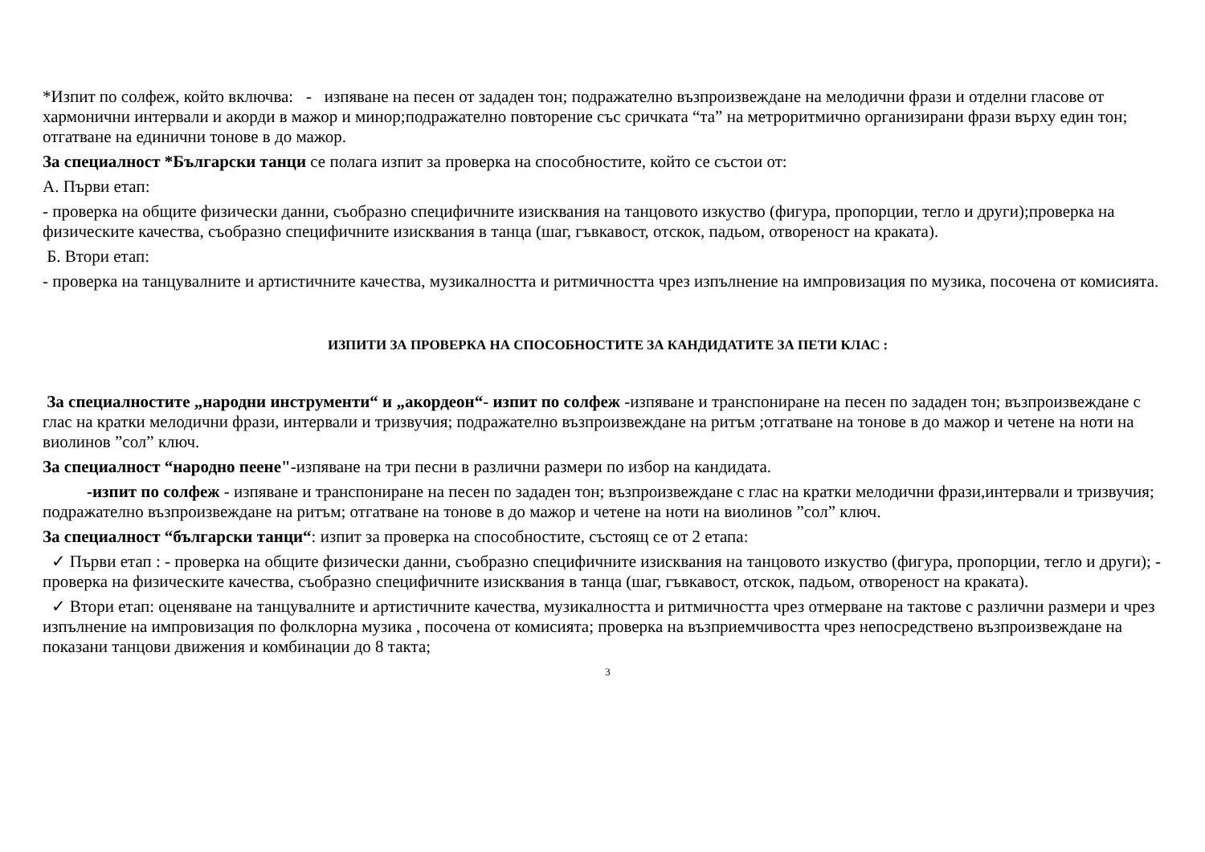*Изпит по солфеж, който включва: - изпяване на песен от зададен тон; подражателно възпроизвеждане на мелодични фрази и отделни гласове от хармонични интервали и акорди в мажор и минор;подражателно повторение със сричката “та” на метроритмично организирани фрази върху един тон; отгатване на единични тонове в до мажор.
За специалност *Български танци се полага изпит за проверка на способностите, който се състои от:
А. Първи етап:
- проверка на общите физически данни, съобразно специфичните изисквания на танцовото изкуство (фигура, пропорции, тегло и други);проверка на физическите качества, съобразно специфичните изисквания в танца (шаг, гъвкавост, отскок, падьом, отвореност на краката).
Б. Втори етап:
- проверка на танцувалните и артистичните качества, музикалността и ритмичността чрез изпълнение на импровизация по музика, посочена от комисията.
ИЗПИТИ ЗА ПРОВЕРКА НА СПОСОБНОСТИТЕ ЗА КАНДИДАТИТЕ ЗА ПЕТИ КЛАС :
За специалностите „народни инструменти“ и „акордеон“- изпит по солфеж -изпяване и транспониране на песен по зададен тон; възпроизвеждане с глас на кратки мелодични фрази, интервали и тризвучия; подражателно възпроизвеждане на ритъм ;отгатване на тонове в до мажор и четене на ноти на виолинов ”сол” ключ.
За специалност “народно пеене"-изпяване на три песни в различни размери по избор на кандидата.
-изпит по солфеж - изпяване и транспониране на песен по зададен тон; възпроизвеждане с глас на кратки мелодични фрази,интервали и тризвучия; подражателно възпроизвеждане на ритъм; отгатване на тонове в до мажор и четене на ноти на виолинов ”сол” ключ.
За специалност “български танци“: изпит за проверка на способностите, състоящ се от 2 етапа:
✓ Първи етап : - проверка на общите физически данни, съобразно специфичните изисквания на танцовото изкуство (фигура, пропорции, тегло и други); - проверка на физическите качества, съобразно специфичните изисквания в танца (шаг, гъвкавост, отскок, падьом, отвореност на краката).
✓ Втори етап: оценяване на танцувалните и артистичните качества, музикалността и ритмичността чрез отмерване на тактове с различни размери и чрез изпълнение на импровизация по фолклорна музика , посочена от комисията; проверка на възприемчивостта чрез непосредствено възпроизвеждане на показани танцови движения и комбинации до 8 такта;
3